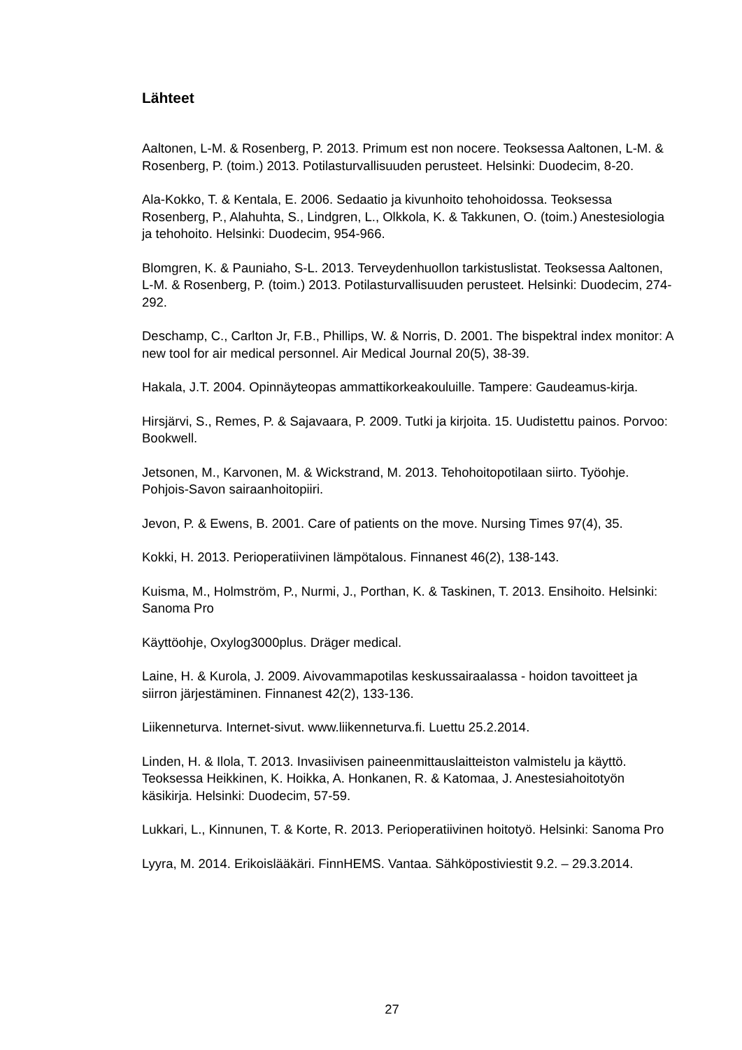Lähteet
Aaltonen, L-M. & Rosenberg, P. 2013. Primum est non nocere. Teoksessa Aaltonen, L-M. & Rosenberg, P. (toim.) 2013. Potilasturvallisuuden perusteet. Helsinki: Duodecim, 8-20.
Ala-Kokko, T. & Kentala, E. 2006. Sedaatio ja kivunhoito tehohoidossa. Teoksessa Rosenberg, P., Alahuhta, S., Lindgren, L., Olkkola, K. & Takkunen, O. (toim.) Anestesiologia ja tehohoito. Helsinki: Duodecim, 954-966.
Blomgren, K. & Pauniaho, S-L. 2013. Terveydenhuollon tarkistuslistat. Teoksessa Aaltonen, L-M. & Rosenberg, P. (toim.) 2013. Potilasturvallisuuden perusteet. Helsinki: Duodecim, 274-292.
Deschamp, C., Carlton Jr, F.B., Phillips, W. & Norris, D. 2001. The bispektral index monitor: A new tool for air medical personnel. Air Medical Journal 20(5), 38-39.
Hakala, J.T. 2004. Opinnäyteopas ammattikorkeakouluille. Tampere: Gaudeamus-kirja.
Hirsjärvi, S., Remes, P. & Sajavaara, P. 2009. Tutki ja kirjoita. 15. Uudistettu painos. Porvoo: Bookwell.
Jetsonen, M., Karvonen, M. & Wickstrand, M. 2013. Tehohoitopotilaan siirto. Työohje. Pohjois-Savon sairaanhoitopiiri.
Jevon, P. & Ewens, B. 2001. Care of patients on the move. Nursing Times 97(4), 35.
Kokki, H. 2013. Perioperatiivinen lämpötalous. Finnanest 46(2), 138-143.
Kuisma, M., Holmström, P., Nurmi, J., Porthan, K. & Taskinen, T. 2013. Ensihoito. Helsinki: Sanoma Pro
Käyttöohje, Oxylog3000plus. Dräger medical.
Laine, H. & Kurola, J. 2009. Aivovammapotilas keskussairaalassa - hoidon tavoitteet ja siirron järjestäminen. Finnanest 42(2), 133-136.
Liikenneturva. Internet-sivut. www.liikenneturva.fi. Luettu 25.2.2014.
Linden, H. & Ilola, T. 2013. Invasiivisen paineenmittauslaitteiston valmistelu ja käyttö. Teoksessa Heikkinen, K. Hoikka, A. Honkanen, R. & Katomaa, J. Anestesiahoitotyön käsikirja. Helsinki: Duodecim, 57-59.
Lukkari, L., Kinnunen, T. & Korte, R. 2013. Perioperatiivinen hoitotyö. Helsinki: Sanoma Pro
Lyyra, M. 2014. Erikoislääkäri. FinnHEMS. Vantaa. Sähköpostiviestit 9.2. – 29.3.2014.
27